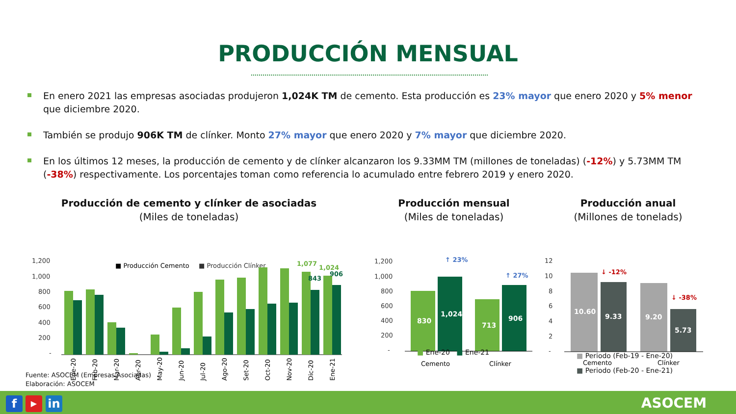PRODUCCIÓN MENSUAL
En enero 2021 las empresas asociadas produjeron 1,024K TM de cemento. Esta producción es 23% mayor que enero 2020 y 5% menor que diciembre 2020.
También se produjo 906K TM de clínker. Monto 27% mayor que enero 2020 y 7% mayor que diciembre 2020.
En los últimos 12 meses, la producción de cemento y de clínker alcanzaron los 9.33MM TM (millones de toneladas) (-12%) y 5.73MM TM (-38%) respectivamente. Los porcentajes toman como referencia lo acumulado entre febrero 2019 y enero 2020.
Producción de cemento y clínker de asociadas
(Miles de toneladas)
1,200
1,000
800
600
400
200
-
■ Producción Cemento
■ Producción Clínker
1,077
1,024
843
906
Ene-20
Feb-20
Mar-20
Abr-20
May-20
Jun-20
Jul-20
Ago-20
Set-20
Oct-20
Nov-20
Dic-20
Ene-21
Producción mensual
(Miles de toneladas)
1,200
1,000
800
600
400
200
-
830
1,024
713
906
↑ 23%
↑ 27%
Cemento
Clínker
■ Ene-20 ■ Ene-21
Producción anual
(Millones de tonelads)
12
10
8
6
4
2
-
10.60
9.33
9.20
5.73
↓ -12%
↓ -38%
Cemento
Clínker
■ Periodo (Feb-19 - Ene-20)
■ Periodo (Feb-20 - Ene-21)
Fuente: ASOCEM (Empresas Asociadas)
Elaboración: ASOCEM
f ▶ in ASOCEM